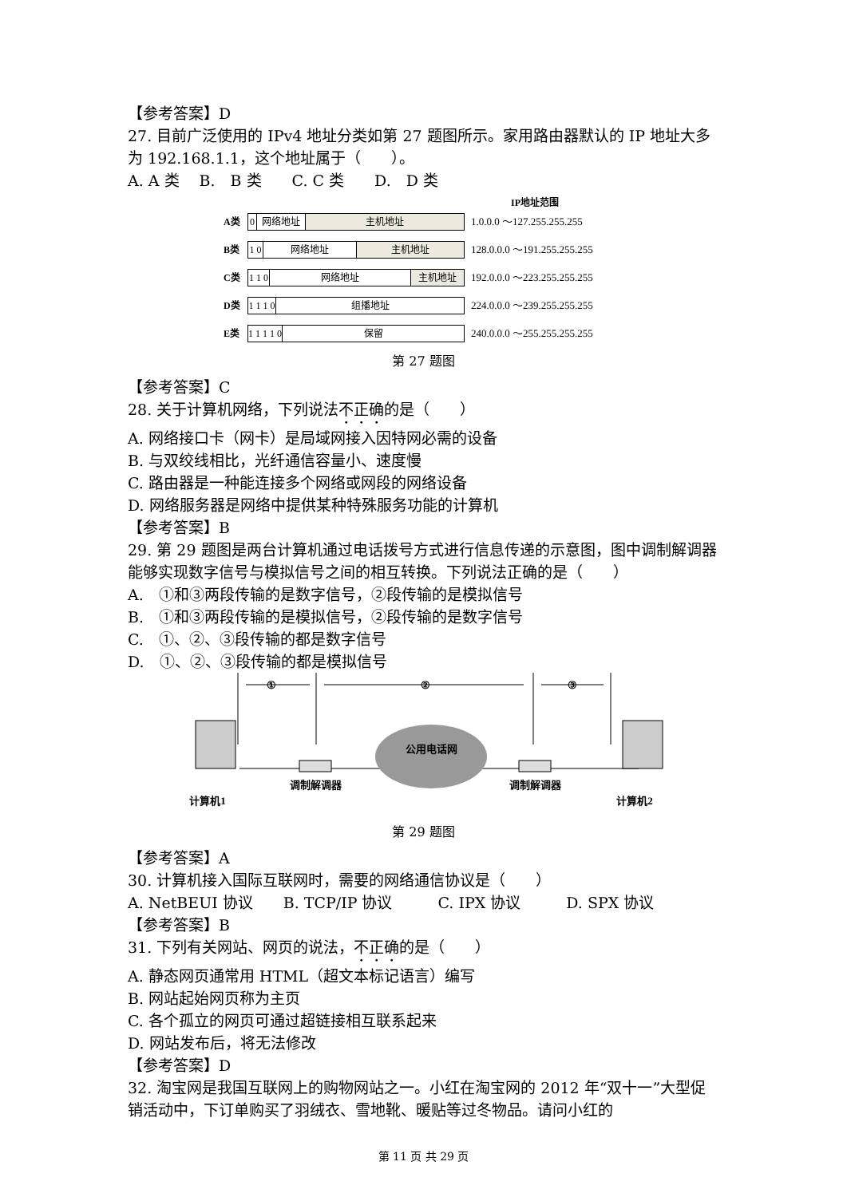【参考答案】D
27. 目前广泛使用的 IPv4 地址分类如第 27 题图所示。家用路由器默认的 IP 地址大多为 192.168.1.1，这个地址属于（　　）。
A. A 类　 B.　B 类　　C. C 类　　D.　D 类
IP地址范围
A类
0 网络地址 主机地址
1.0.0.0 ～127.255.255.255
B类
1 0
网络地址 主机地址
128.0.0.0 ～191.255.255.255
C类
1 1 0
网络地址 主机地址
192.0.0.0 ～223.255.255.255
D类
1 1 1 0
组播地址
224.0.0.0 ～239.255.255.255
E类
1 1 1 1 0
保留
240.0.0.0 ～255.255.255.255
第 27 题图
【参考答案】C
28. 关于计算机网络，下列说法不正确的是（　　）
A. 网络接口卡（网卡）是局域网接入因特网必需的设备
B. 与双绞线相比，光纤通信容量小、速度慢
C. 路由器是一种能连接多个网络或网段的网络设备
D. 网络服务器是网络中提供某种特殊服务功能的计算机
【参考答案】B
29. 第 29 题图是两台计算机通过电话拨号方式进行信息传递的示意图，图中调制解调器能够实现数字信号与模拟信号之间的相互转换。下列说法正确的是（　　）
A.　①和③两段传输的是数字信号，②段传输的是模拟信号
B.　①和③两段传输的是模拟信号，②段传输的是数字信号
C.　①、②、③段传输的都是数字信号
D.　①、②、③段传输的都是模拟信号
①
②
③
公用电话网
调制解调器
调制解调器
计算机1
计算机2
第 29 题图
【参考答案】A
30. 计算机接入国际互联网时，需要的网络通信协议是（　　）
A. NetBEUI 协议　　B. TCP/IP 协议　　　C. IPX 协议　　　D. SPX 协议
【参考答案】B
31. 下列有关网站、网页的说法，不正确的是（　　）
A. 静态网页通常用 HTML（超文本标记语言）编写
B. 网站起始网页称为主页
C. 各个孤立的网页可通过超链接相互联系起来
D. 网站发布后，将无法修改
【参考答案】D
32. 淘宝网是我国互联网上的购物网站之一。小红在淘宝网的 2012 年“双十一”大型促销活动中，下订单购买了羽绒衣、雪地靴、暖贴等过冬物品。请问小红的
第 11 页 共 29 页